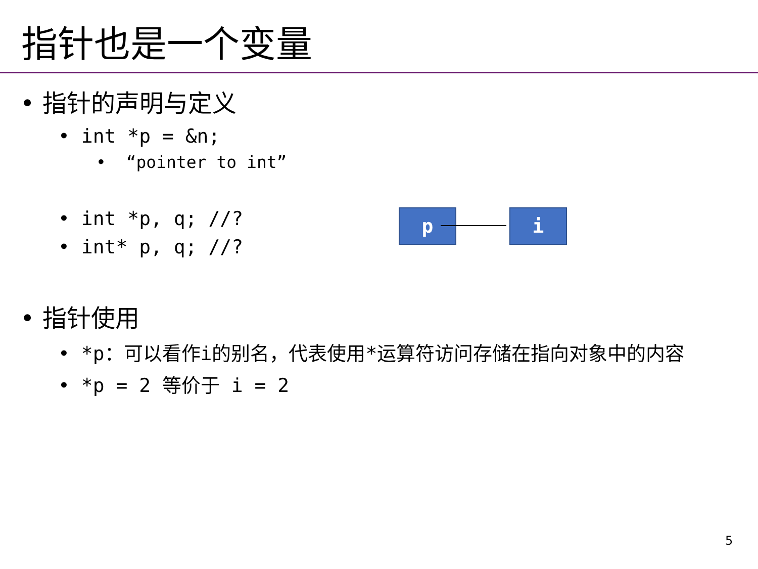指针也是一个变量
• 指针的声明与定义
• int *p = &n;
• “pointer to int”
• int *p, q; //?
• int* p, q; //?
• 指针使用
• *p：可以看作i的别名，代表使用*运算符访问存储在指向对象中的内容
• *p = 2 等价于 i = 2
p i
5